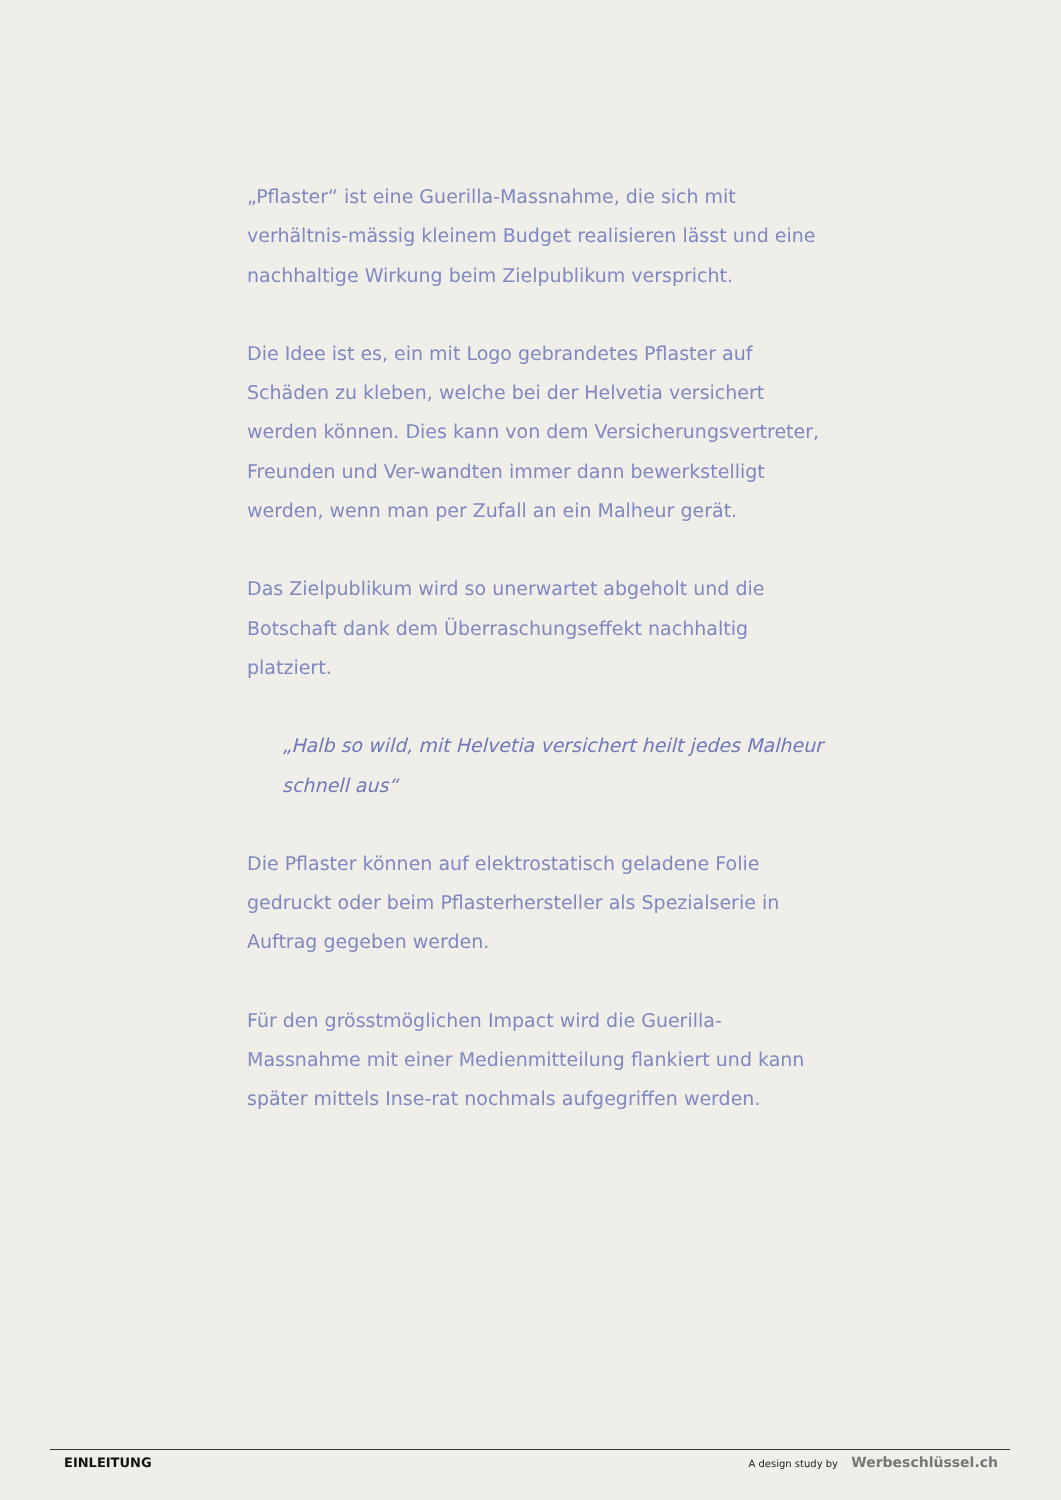„Pflaster“ ist eine Guerilla-Massnahme, die sich mit verhältnis-mässig kleinem Budget realisieren lässt und eine nachhaltige Wirkung beim Zielpublikum verspricht.
Die Idee ist es, ein mit Logo gebrandetes Pflaster auf Schäden zu kleben, welche bei der Helvetia versichert werden können. Dies kann von dem Versicherungsvertreter, Freunden und Ver-wandten immer dann bewerkstelligt werden, wenn man per Zufall an ein Malheur gerät.
Das Zielpublikum wird so unerwartet abgeholt und die Botschaft dank dem Überraschungseffekt nachhaltig platziert.
„Halb so wild, mit Helvetia versichert heilt jedes Malheur schnell aus“
Die Pflaster können auf elektrostatisch geladene Folie gedruckt oder beim Pflasterhersteller als Spezialserie in Auftrag gegeben werden.
Für den grösstmöglichen Impact wird die Guerilla-Massnahme mit einer Medienmitteilung flankiert und kann später mittels Inse-rat nochmals aufgegriffen werden.
EINLEITUNG A design study by Werbeschlüssel.ch